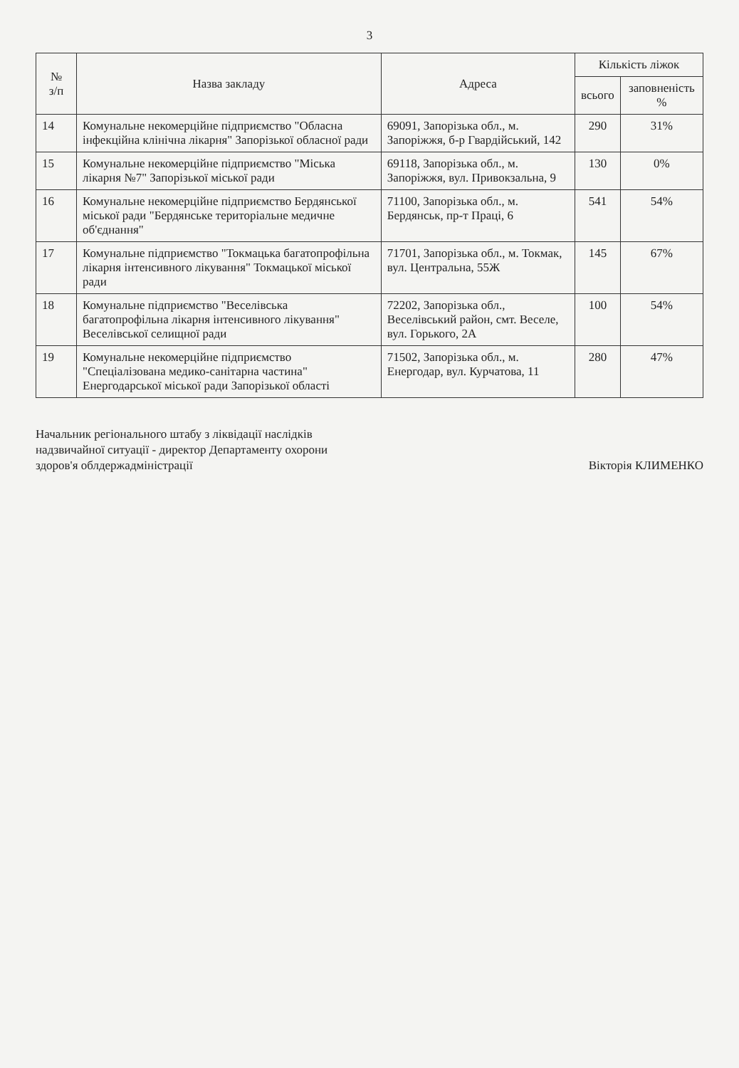3
| № з/п | Назва закладу | Адреса | Кількість ліжок | |
| --- | --- | --- | --- | --- |
| | | | всього | заповненість % |
| 14 | Комунальне некомерційне підприємство "Обласна інфекційна клінічна лікарня" Запорізької обласної ради | 69091, Запорізька обл., м. Запоріжжя, б-р Гвардійський, 142 | 290 | 31% |
| 15 | Комунальне некомерційне підприємство "Міська лікарня №7" Запорізької міської ради | 69118, Запорізька обл., м. Запоріжжя, вул. Привокзальна, 9 | 130 | 0% |
| 16 | Комунальне некомерційне підприємство Бердянської міської ради "Бердянське територіальне медичне об'єднання" | 71100, Запорізька обл., м. Бердянськ, пр-т Праці, 6 | 541 | 54% |
| 17 | Комунальне підприємство "Токмацька багатопрофільна лікарня інтенсивного лікування" Токмацької міської ради | 71701, Запорізька обл., м. Токмак, вул. Центральна, 55Ж | 145 | 67% |
| 18 | Комунальне підприємство "Веселівська багатопрофільна лікарня інтенсивного лікування" Веселівської селищної ради | 72202, Запорізька обл., Веселівський район, смт. Веселе, вул. Горького, 2А | 100 | 54% |
| 19 | Комунальне некомерційне підприємство "Спеціалізована медико-санітарна частина" Енергодарської міської ради Запорізької області | 71502, Запорізька обл., м. Енергодар, вул. Курчатова, 11 | 280 | 47% |
Начальник регіонального штабу з ліквідації наслідків
надзвичайної ситуації - директор Департаменту охорони
здоров'я облдержадміністрації
Вікторія КЛИМЕНКО